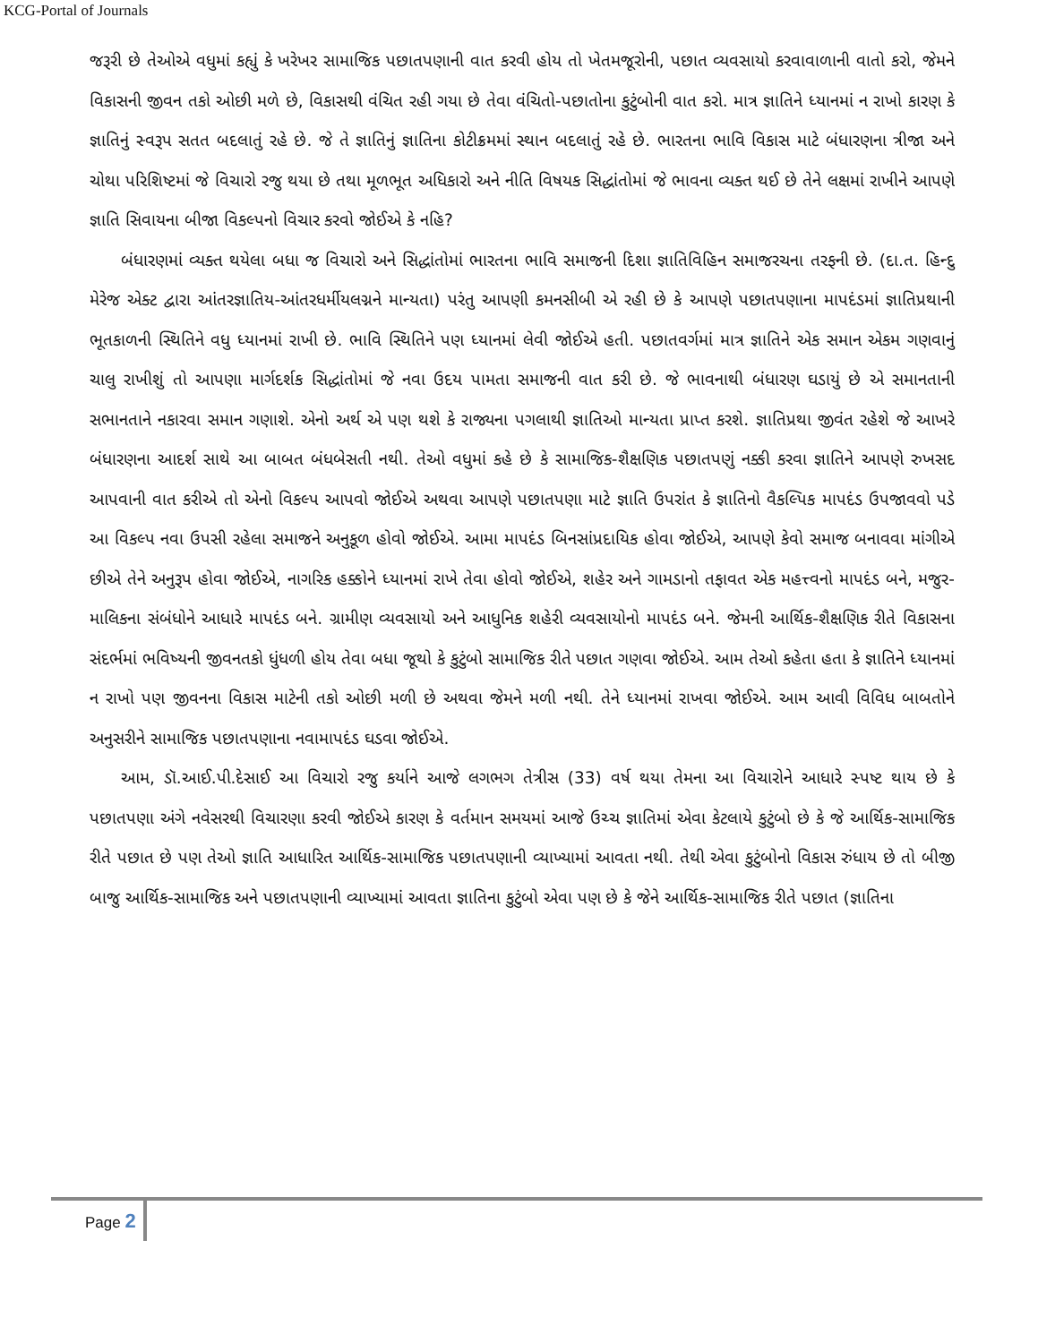KCG-Portal of Journals
જરૂરી છે તેઓએ વધુમાં કહ્યું કે ખરેખર સામાજિક પછાતપણાની વાત કરવી હોય તો ખેતમજૂરોની, પછાત વ્યવસાયો કરવાવાળાની વાતો કરો, જેમને વિકાસની જીવન તકો ઓછી મળે છે, વિકાસથી વંચિત રહી ગયા છે તેવા વંચિતો-પછાતોના કુટુંબોની વાત કરો. માત્ર જ્ઞાતિને ધ્યાનમાં ન રાખો કારણ કે જ્ઞાતિનું સ્વરૂપ સતત બદલાતું રહે છે. જે તે જ્ઞાતિનું જ્ઞાતિના કોટીક્રમમાં સ્થાન બદલાતું રહે છે. ભારતના ભાવિ વિકાસ માટે બંધારણના ત્રીજા અને ચોથા પરિશિષ્ટમાં જે વિચારો રજુ થયા છે તથા મૂળભૂત અધિકારો અને નીતિ વિષયક સિદ્ધાંતોમાં જે ભાવના વ્યક્ત થઈ છે તેને લક્ષમાં રાખીને આપણે જ્ઞાતિ સિવાયના બીજા વિકલ્પનો વિચાર કરવો જોઈએ કે નહિ?
બંધારણમાં વ્યક્ત થયેલા બધા જ વિચારો અને સિદ્ધાંતોમાં ભારતના ભાવિ સમાજની દિશા જ્ઞાતિવિહિન સમાજરચના તરફની છે. (દા.ત. હિન્દુ મેરેજ એક્ટ દ્વારા આંતરજ્ઞાતિય-આંતરધર્મીયલગ્નને માન્યતા) પરંતુ આપણી કમનસીબી એ રહી છે કે આપણે પછાતપણાના માપદંડમાં જ્ઞાતિપ્રથાની ભૂતકાળની સ્થિતિને વધુ ધ્યાનમાં રાખી છે. ભાવિ સ્થિતિને પણ ધ્યાનમાં લેવી જોઈએ હતી. પછાતવર્ગમાં માત્ર જ્ઞાતિને એક સમાન એકમ ગણવાનું ચાલુ રાખીશું તો આપણા માર્ગદર્શક સિદ્ધાંતોમાં જે નવા ઉદય પામતા સમાજની વાત કરી છે. જે ભાવનાથી બંધારણ ઘડાયું છે એ સમાનતાની સભાનતાને નકારવા સમાન ગણાશે. એનો અર્થ એ પણ થશે કે રાજ્યના પગલાથી જ્ઞાતિઓ માન્યતા પ્રાપ્ત કરશે. જ્ઞાતિપ્રથા જીવંત રહેશે જે આખરે બંધારણના આદર્શ સાથે આ બાબત બંધબેસતી નથી. તેઓ વધુમાં કહે છે કે સામાજિક-શૈક્ષણિક પછાતપણું નક્કી કરવા જ્ઞાતિને આપણે રુખસદ આપવાની વાત કરીએ તો એનો વિકલ્પ આપવો જોઈએ અથવા આપણે પછાતપણા માટે જ્ઞાતિ ઉપરાંત કે જ્ઞાતિનો વૈકલ્પિક માપદંડ ઉપજાવવો પડે આ વિકલ્પ નવા ઉપસી રહેલા સમાજને અનુકૂળ હોવો જોઈએ. આમા માપદંડ બિનસાંપ્રદાયિક હોવા જોઈએ, આપણે કેવો સમાજ બનાવવા માંગીએ છીએ તેને અનુરૂપ હોવા જોઈએ, નાગરિક હક્કોને ધ્યાનમાં રાખે તેવા હોવો જોઈએ, શહેર અને ગામડાનો તફાવત એક મહત્ત્વનો માપદંડ બને, મજુર-માલિકના સંબંધોને આધારે માપદંડ બને. ગ્રામીણ વ્યવસાયો અને આધુનિક શહેરી વ્યવસાયોનો માપદંડ બને. જેમની આર્થિક-શૈક્ષણિક રીતે વિકાસના સંદર્ભમાં ભવિષ્યની જીવનતકો ધુંધળી હોય તેવા બધા જૂથો કે કુટુંબો સામાજિક રીતે પછાત ગણવા જોઈએ. આમ તેઓ કહેતા હતા કે જ્ઞાતિને ધ્યાનમાં ન રાખો પણ જીવનના વિકાસ માટેની તકો ઓછી મળી છે અથવા જેમને મળી નથી. તેને ધ્યાનમાં રાખવા જોઈએ. આમ આવી વિવિધ બાબતોને અનુસરીને સામાજિક પછાતપણાના નવામાપદંડ ઘડવા જોઈએ.
આમ, ડૉ.આઈ.પી.દેસાઈ આ વિચારો રજુ કર્યાને આજે લગભગ તેત્રીસ (33) વર્ષ થયા તેમના આ વિચારોને આધારે સ્પષ્ટ થાય છે કે પછાતપણા અંગે નવેસરથી વિચારણા કરવી જોઈએ કારણ કે વર્તમાન સમયમાં આજે ઉચ્ચ જ્ઞાતિમાં એવા કેટલાયે કુટુંબો છે કે જે આર્થિક-સામાજિક રીતે પછાત છે પણ તેઓ જ્ઞાતિ આધારિત આર્થિક-સામાજિક પછાતપણાની વ્યાખ્યામાં આવતા નથી. તેથી એવા કુટુંબોનો વિકાસ રુંધાય છે તો બીજી બાજુ આર્થિક-સામાજિક અને પછાતપણાની વ્યાખ્યામાં આવતા જ્ઞાતિના કુટુંબો એવા પણ છે કે જેને આર્થિક-સામાજિક રીતે પછાત (જ્ઞાતિના
Page 2